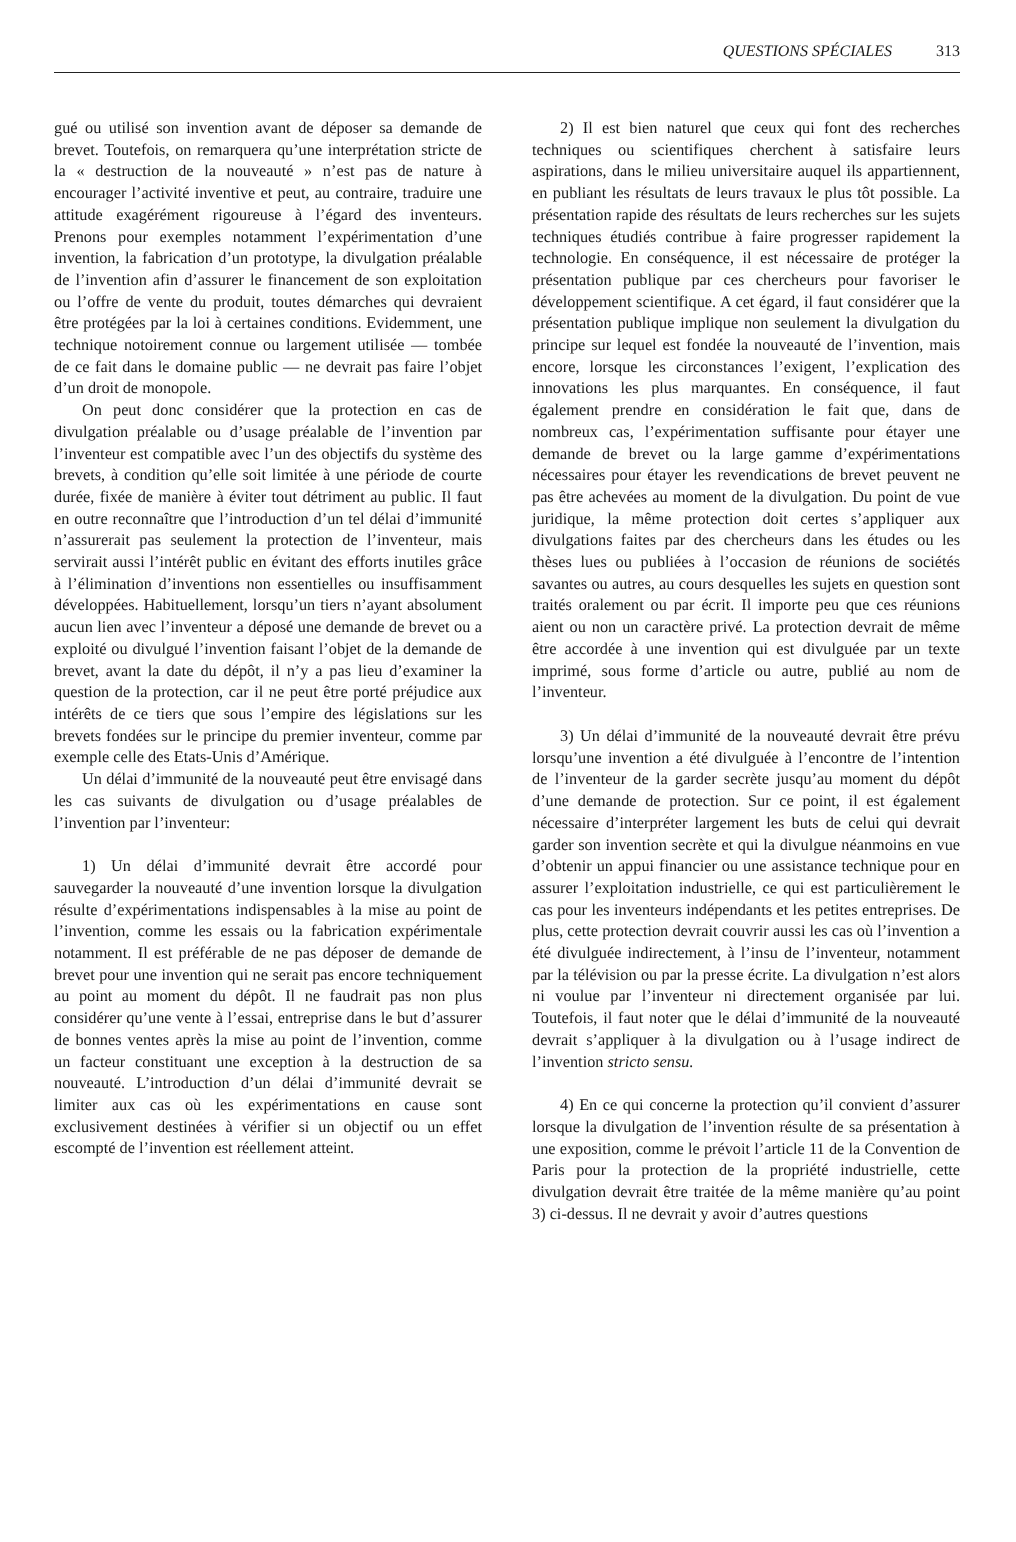QUESTIONS SPÉCIALES 313
gué ou utilisé son invention avant de déposer sa demande de brevet. Toutefois, on remarquera qu’une interprétation stricte de la « destruction de la nouveauté » n’est pas de nature à encourager l’activité inventive et peut, au contraire, traduire une attitude exagérément rigoureuse à l’égard des inventeurs. Prenons pour exemples notamment l’expérimentation d’une invention, la fabrication d’un prototype, la divulgation préalable de l’invention afin d’assurer le financement de son exploitation ou l’offre de vente du produit, toutes démarches qui devraient être protégées par la loi à certaines conditions. Evidemment, une technique notoirement connue ou largement utilisée — tombée de ce fait dans le domaine public — ne devrait pas faire l’objet d’un droit de monopole.
On peut donc considérer que la protection en cas de divulgation préalable ou d’usage préalable de l’invention par l’inventeur est compatible avec l’un des objectifs du système des brevets, à condition qu’elle soit limitée à une période de courte durée, fixée de manière à éviter tout détriment au public. Il faut en outre reconnaître que l’introduction d’un tel délai d’immunité n’assurerait pas seulement la protection de l’inventeur, mais servirait aussi l’intérêt public en évitant des efforts inutiles grâce à l’élimination d’inventions non essentielles ou insuffisamment développées. Habituellement, lorsqu’un tiers n’ayant absolument aucun lien avec l’inventeur a déposé une demande de brevet ou a exploité ou divulgué l’invention faisant l’objet de la demande de brevet, avant la date du dépôt, il n’y a pas lieu d’examiner la question de la protection, car il ne peut être porté préjudice aux intérêts de ce tiers que sous l’empire des législations sur les brevets fondées sur le principe du premier inventeur, comme par exemple celle des Etats-Unis d’Amérique.
Un délai d’immunité de la nouveauté peut être envisagé dans les cas suivants de divulgation ou d’usage préalables de l’invention par l’inventeur:
1) Un délai d’immunité devrait être accordé pour sauvegarder la nouveauté d’une invention lorsque la divulgation résulte d’expérimentations indispensables à la mise au point de l’invention, comme les essais ou la fabrication expérimentale notamment. Il est préférable de ne pas déposer de demande de brevet pour une invention qui ne serait pas encore techniquement au point au moment du dépôt. Il ne faudrait pas non plus considérer qu’une vente à l’essai, entreprise dans le but d’assurer de bonnes ventes après la mise au point de l’invention, comme un facteur constituant une exception à la destruction de sa nouveauté. L’introduction d’un délai d’immunité devrait se limiter aux cas où les expérimentations en cause sont exclusivement destinées à vérifier si un objectif ou un effet escompté de l’invention est réellement atteint.
2) Il est bien naturel que ceux qui font des recherches techniques ou scientifiques cherchent à satisfaire leurs aspirations, dans le milieu universitaire auquel ils appartiennent, en publiant les résultats de leurs travaux le plus tôt possible. La présentation rapide des résultats de leurs recherches sur les sujets techniques étudiés contribue à faire progresser rapidement la technologie. En conséquence, il est nécessaire de protéger la présentation publique par ces chercheurs pour favoriser le développement scientifique. A cet égard, il faut considérer que la présentation publique implique non seulement la divulgation du principe sur lequel est fondée la nouveauté de l’invention, mais encore, lorsque les circonstances l’exigent, l’explication des innovations les plus marquantes. En conséquence, il faut également prendre en considération le fait que, dans de nombreux cas, l’expérimentation suffisante pour étayer une demande de brevet ou la large gamme d’expérimentations nécessaires pour étayer les revendications de brevet peuvent ne pas être achevées au moment de la divulgation. Du point de vue juridique, la même protection doit certes s’appliquer aux divulgations faites par des chercheurs dans les études ou les thèses lues ou publiées à l’occasion de réunions de sociétés savantes ou autres, au cours desquelles les sujets en question sont traités oralement ou par écrit. Il importe peu que ces réunions aient ou non un caractère privé. La protection devrait de même être accordée à une invention qui est divulguée par un texte imprimé, sous forme d’article ou autre, publié au nom de l’inventeur.
3) Un délai d’immunité de la nouveauté devrait être prévu lorsqu’une invention a été divulguée à l’encontre de l’intention de l’inventeur de la garder secrète jusqu’au moment du dépôt d’une demande de protection. Sur ce point, il est également nécessaire d’interpréter largement les buts de celui qui devrait garder son invention secrète et qui la divulgue néanmoins en vue d’obtenir un appui financier ou une assistance technique pour en assurer l’exploitation industrielle, ce qui est particulièrement le cas pour les inventeurs indépendants et les petites entreprises. De plus, cette protection devrait couvrir aussi les cas où l’invention a été divulguée indirectement, à l’insu de l’inventeur, notamment par la télévision ou par la presse écrite. La divulgation n’est alors ni voulue par l’inventeur ni directement organisée par lui. Toutefois, il faut noter que le délai d’immunité de la nouveauté devrait s’appliquer à la divulgation ou à l’usage indirect de l’invention stricto sensu.
4) En ce qui concerne la protection qu’il convient d’assurer lorsque la divulgation de l’invention résulte de sa présentation à une exposition, comme le prévoit l’article 11 de la Convention de Paris pour la protection de la propriété industrielle, cette divulgation devrait être traitée de la même manière qu’au point 3) ci-dessus. Il ne devrait y avoir d’autres questions